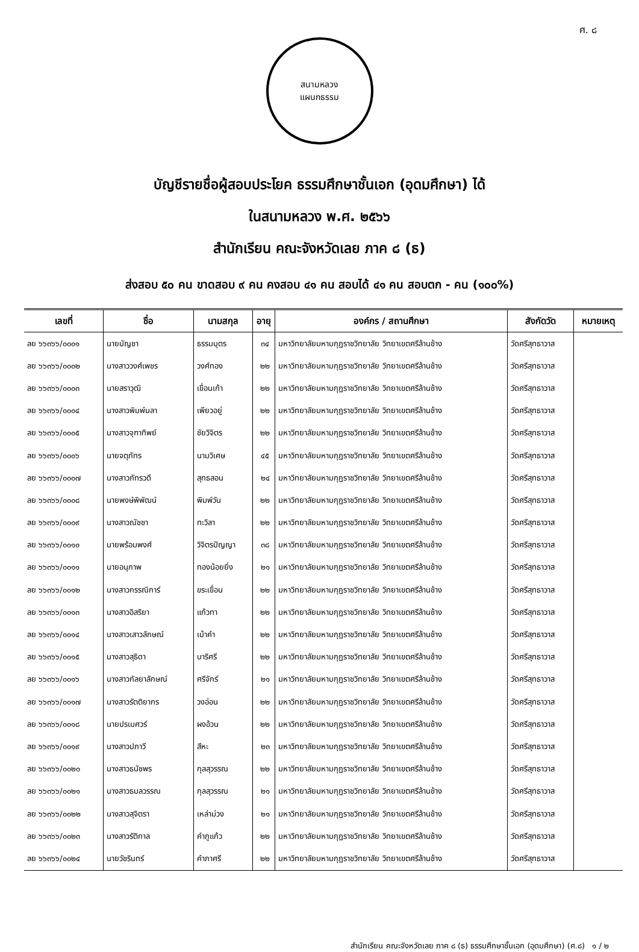ศ. ๘
สนามหลวง
แผนกธรรม
บัญชีรายชื่อผู้สอบประโยค ธรรมศึกษาชั้นเอก (อุดมศึกษา) ได้
ในสนามหลวง พ.ศ. ๒๕๖๖
สำนักเรียน คณะจังหวัดเลย ภาค ๘ (ธ)
ส่งสอบ ๕๐ คน ขาดสอบ ๙ คน คงสอบ ๔๑ คน สอบได้ ๔๑ คน สอบตก - คน (๑๐๐%)
| เลขที่ | ชื่อ | นามสกุล | อายุ | องค์กร / สถานศึกษา | สังกัดวัด | หมายเหตุ |
| --- | --- | --- | --- | --- | --- | --- |
| ลย ๖๖๓๖๖/๐๐๐๑ | นายบัญชา | ธรรมบุตร | ๓๔ | มหาวิทยาลัยมหามกุฏราชวิทยาลัย วิทยาเขตศรีล้านช้าง | วัดศรีสุทธาวาส | |
| ลย ๖๖๓๖๖/๐๐๐๒ | นางสาววงศ์เพชร | วงศ์ทอง | ๒๒ | มหาวิทยาลัยมหามกุฏราชวิทยาลัย วิทยาเขตศรีล้านช้าง | วัดศรีสุทธาวาส | |
| ลย ๖๖๓๖๖/๐๐๐๓ | นายสราวุฒิ | เขื่อนเก้า | ๒๒ | มหาวิทยาลัยมหามกุฏราชวิทยาลัย วิทยาเขตศรีล้านช้าง | วัดศรีสุทธาวาส | |
| ลย ๖๖๓๖๖/๐๐๐๔ | นางสาวพิมพ์มลา | เพียวอยู่ | ๒๒ | มหาวิทยาลัยมหามกุฏราชวิทยาลัย วิทยาเขตศรีล้านช้าง | วัดศรีสุทธาวาส | |
| ลย ๖๖๓๖๖/๐๐๐๕ | นางสาวจุฑาทิพย์ | ชัยวิจิตร | ๒๒ | มหาวิทยาลัยมหามกุฏราชวิทยาลัย วิทยาเขตศรีล้านช้าง | วัดศรีสุทธาวาส | |
| ลย ๖๖๓๖๖/๐๐๐๖ | นายจตุภัทร | นามวิเศษ | ๔๕ | มหาวิทยาลัยมหามกุฏราชวิทยาลัย วิทยาเขตศรีล้านช้าง | วัดศรีสุทธาวาส | |
| ลย ๖๖๓๖๖/๐๐๐๗ | นางสาวภัทรวดี | สุทธสอน | ๒๔ | มหาวิทยาลัยมหามกุฏราชวิทยาลัย วิทยาเขตศรีล้านช้าง | วัดศรีสุทธาวาส | |
| ลย ๖๖๓๖๖/๐๐๐๘ | นายพงษ์พิพัฒน์ | พิมพ์วัน | ๒๒ | มหาวิทยาลัยมหามกุฏราชวิทยาลัย วิทยาเขตศรีล้านช้าง | วัดศรีสุทธาวาส | |
| ลย ๖๖๓๖๖/๐๐๐๙ | นางสาวณัชชา | ทะวิลา | ๒๒ | มหาวิทยาลัยมหามกุฏราชวิทยาลัย วิทยาเขตศรีล้านช้าง | วัดศรีสุทธาวาส | |
| ลย ๖๖๓๖๖/๐๐๑๐ | นายพร้อมพงศ์ | วิจิตรปัญญา | ๓๘ | มหาวิทยาลัยมหามกุฏราชวิทยาลัย วิทยาเขตศรีล้านช้าง | วัดศรีสุทธาวาส | |
| ลย ๖๖๓๖๖/๐๐๑๑ | นายอนุภาพ | ทองน้อยยิ่ง | ๒๑ | มหาวิทยาลัยมหามกุฏราชวิทยาลัย วิทยาเขตศรีล้านช้าง | วัดศรีสุทธาวาส | |
| ลย ๖๖๓๖๖/๐๐๑๒ | นางสาวกรรณิการ์ | ขระเขื่อน | ๒๒ | มหาวิทยาลัยมหามกุฏราชวิทยาลัย วิทยาเขตศรีล้านช้าง | วัดศรีสุทธาวาส | |
| ลย ๖๖๓๖๖/๐๐๑๓ | นางสาวอิสริยา | แก้วทา | ๒๒ | มหาวิทยาลัยมหามกุฏราชวิทยาลัย วิทยาเขตศรีล้านช้าง | วัดศรีสุทธาวาส | |
| ลย ๖๖๓๖๖/๐๐๑๔ | นางสาวเสาวลักษณ์ | เบ้าคำ | ๒๒ | มหาวิทยาลัยมหามกุฏราชวิทยาลัย วิทยาเขตศรีล้านช้าง | วัดศรีสุทธาวาส | |
| ลย ๖๖๓๖๖/๐๐๑๕ | นางสาวสุธิดา | บาริศรี | ๒๒ | มหาวิทยาลัยมหามกุฏราชวิทยาลัย วิทยาเขตศรีล้านช้าง | วัดศรีสุทธาวาส | |
| ลย ๖๖๓๖๖/๐๐๑๖ | นางสาวกัลยาลักษณ์ | ศรีจักร์ | ๒๑ | มหาวิทยาลัยมหามกุฏราชวิทยาลัย วิทยาเขตศรีล้านช้าง | วัดศรีสุทธาวาส | |
| ลย ๖๖๓๖๖/๐๐๑๗ | นางสาวรัตติยากร | วงอ่อน | ๒๒ | มหาวิทยาลัยมหามกุฏราชวิทยาลัย วิทยาเขตศรีล้านช้าง | วัดศรีสุทธาวาส | |
| ลย ๖๖๓๖๖/๐๐๑๘ | นายปรเมศวร์ | ผงอ้วน | ๒๒ | มหาวิทยาลัยมหามกุฏราชวิทยาลัย วิทยาเขตศรีล้านช้าง | วัดศรีสุทธาวาส | |
| ลย ๖๖๓๖๖/๐๐๑๙ | นางสาวปภาวี | สีหะ | ๒๓ | มหาวิทยาลัยมหามกุฏราชวิทยาลัย วิทยาเขตศรีล้านช้าง | วัดศรีสุทธาวาส | |
| ลย ๖๖๓๖๖/๐๐๒๐ | นางสาวธนัชพร | กุลสุวรรณ | ๒๒ | มหาวิทยาลัยมหามกุฏราชวิทยาลัย วิทยาเขตศรีล้านช้าง | วัดศรีสุทธาวาส | |
| ลย ๖๖๓๖๖/๐๐๒๑ | นางสาวธมลวรรณ | กุลสุวรรณ | ๒๑ | มหาวิทยาลัยมหามกุฏราชวิทยาลัย วิทยาเขตศรีล้านช้าง | วัดศรีสุทธาวาส | |
| ลย ๖๖๓๖๖/๐๐๒๒ | นางสาวสุจิตรา | เหล่าม่วง | ๒๑ | มหาวิทยาลัยมหามกุฏราชวิทยาลัย วิทยาเขตศรีล้านช้าง | วัดศรีสุทธาวาส | |
| ลย ๖๖๓๖๖/๐๐๒๓ | นางสาวรัติกาล | คำภูแก้ว | ๒๒ | มหาวิทยาลัยมหามกุฏราชวิทยาลัย วิทยาเขตศรีล้านช้าง | วัดศรีสุทธาวาส | |
| ลย ๖๖๓๖๖/๐๐๒๔ | นายวัชรินทร์ | คำภาศรี | ๒๒ | มหาวิทยาลัยมหามกุฏราชวิทยาลัย วิทยาเขตศรีล้านช้าง | วัดศรีสุทธาวาส | |
สำนักเรียน คณะจังหวัดเลย ภาค ๘ (ธ) ธรรมศึกษาชั้นเอก (อุดมศึกษา) (ศ.๘) ๑ / ๒